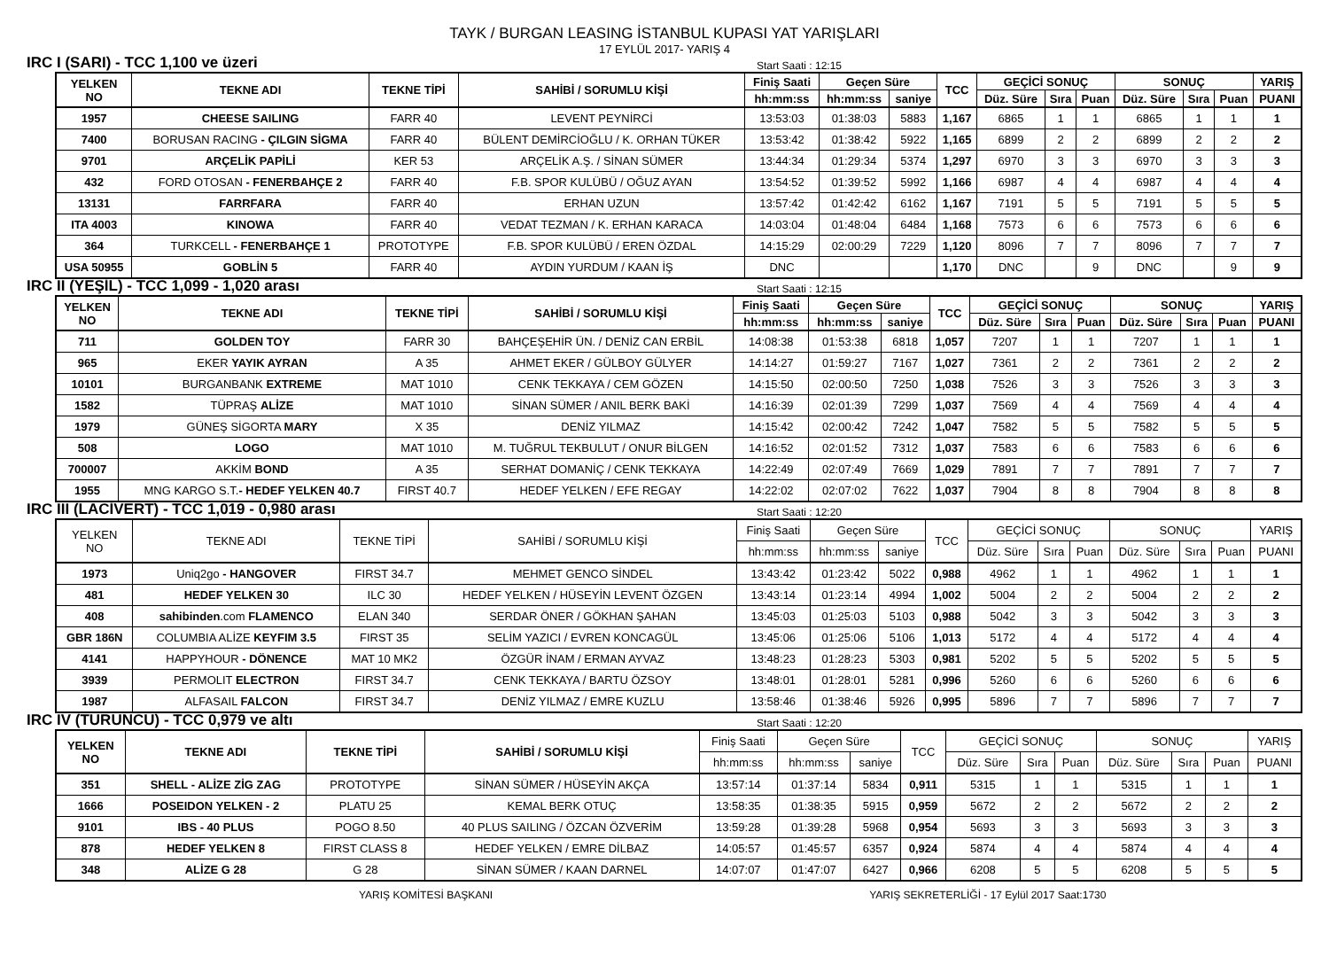TAYK / BURGAN LEASING İSTANBUL KUPASI YAT YARIŞLARI
17 EYLÜL 2017- YARIŞ 4
IRC I (SARI) - TCC 1,100 ve üzeri Start Saati : 12:15
| YELKEN NO | TEKNE ADI | TEKNE TİPİ | SAHİBİ / SORUMLU KİŞİ | Finiş Saati | Geçen Süre | | TCC | GEÇİCİ SONUÇ | | | SONUÇ | | | YARIŞ |
| --- | --- | --- | --- | --- | --- | --- | --- | --- | --- | --- | --- | --- | --- | --- |
| | | | | hh:mm:ss | hh:mm:ss | saniye | | Düz. Süre | Sıra | Puan | Düz. Süre | Sıra | Puan | PUANI |
| 1957 | CHEESE SAILING | FARR 40 | LEVENT PEYNİRCİ | 13:53:03 | 01:38:03 | 5883 | 1,167 | 6865 | 1 | 1 | 6865 | 1 | 1 | 1 |
| 7400 | BORUSAN RACING - ÇILGIN SİGMA | FARR 40 | BÜLENT DEMİRCİOĞLU / K. ORHAN TÜKER | 13:53:42 | 01:38:42 | 5922 | 1,165 | 6899 | 2 | 2 | 6899 | 2 | 2 | 2 |
| 9701 | ARÇELİK PAPİLİ | KER 53 | ARÇELİK A.Ş. / SİNAN SÜMER | 13:44:34 | 01:29:34 | 5374 | 1,297 | 6970 | 3 | 3 | 6970 | 3 | 3 | 3 |
| 432 | FORD OTOSAN - FENERBAHÇE 2 | FARR 40 | F.B. SPOR KULÜBÜ / OĞUZ AYAN | 13:54:52 | 01:39:52 | 5992 | 1,166 | 6987 | 4 | 4 | 6987 | 4 | 4 | 4 |
| 13131 | FARRFARA | FARR 40 | ERHAN UZUN | 13:57:42 | 01:42:42 | 6162 | 1,167 | 7191 | 5 | 5 | 7191 | 5 | 5 | 5 |
| ITA 4003 | KINOWA | FARR 40 | VEDAT TEZMAN / K. ERHAN KARACA | 14:03:04 | 01:48:04 | 6484 | 1,168 | 7573 | 6 | 6 | 7573 | 6 | 6 | 6 |
| 364 | TURKCELL - FENERBAHÇE 1 | PROTOTYPE | F.B. SPOR KULÜBÜ / EREN ÖZDAL | 14:15:29 | 02:00:29 | 7229 | 1,120 | 8096 | 7 | 7 | 8096 | 7 | 7 | 7 |
| USA 50955 | GOBLİN 5 | FARR 40 | AYDIN YURDUM / KAAN İŞ | DNC | | | 1,170 | DNC | | 9 | DNC | | 9 | 9 |
IRC II (YEŞİL) - TCC 1,099 - 1,020 arası Start Saati : 12:15
| YELKEN NO | TEKNE ADI | TEKNE TİPİ | SAHİBİ / SORUMLU KİŞİ | Finiş Saati | Geçen Süre | | TCC | GEÇİCİ SONUÇ | | | SONUÇ | | | YARIŞ |
| --- | --- | --- | --- | --- | --- | --- | --- | --- | --- | --- | --- | --- | --- | --- |
| | | | | hh:mm:ss | hh:mm:ss | saniye | | Düz. Süre | Sıra | Puan | Düz. Süre | Sıra | Puan | PUANI |
| 711 | GOLDEN TOY | FARR 30 | BAHÇEŞEHİR ÜN. / DENİZ CAN ERBİL | 14:08:38 | 01:53:38 | 6818 | 1,057 | 7207 | 1 | 1 | 7207 | 1 | 1 | 1 |
| 965 | EKER YAYIK AYRAN | A 35 | AHMET EKER / GÜLBOY GÜLYER | 14:14:27 | 01:59:27 | 7167 | 1,027 | 7361 | 2 | 2 | 7361 | 2 | 2 | 2 |
| 10101 | BURGANBANK EXTREME | MAT 1010 | CENK TEKKAYA / CEM GÖZEN | 14:15:50 | 02:00:50 | 7250 | 1,038 | 7526 | 3 | 3 | 7526 | 3 | 3 | 3 |
| 1582 | TÜPRAŞ ALİZE | MAT 1010 | SİNAN SÜMER / ANIL BERK BAKİ | 14:16:39 | 02:01:39 | 7299 | 1,037 | 7569 | 4 | 4 | 7569 | 4 | 4 | 4 |
| 1979 | GÜNEŞ SİGORTA MARY | X 35 | DENİZ YILMAZ | 14:15:42 | 02:00:42 | 7242 | 1,047 | 7582 | 5 | 5 | 7582 | 5 | 5 | 5 |
| 508 | LOGO | MAT 1010 | M. TUĞRUL TEKBULUT / ONUR BİLGEN | 14:16:52 | 02:01:52 | 7312 | 1,037 | 7583 | 6 | 6 | 7583 | 6 | 6 | 6 |
| 700007 | AKKİM BOND | A 35 | SERHAT DOMANİÇ / CENK TEKKAYA | 14:22:49 | 02:07:49 | 7669 | 1,029 | 7891 | 7 | 7 | 7891 | 7 | 7 | 7 |
| 1955 | MNG KARGO S.T. - HEDEF YELKEN 40.7 | FIRST 40.7 | HEDEF YELKEN / EFE REGAY | 14:22:02 | 02:07:02 | 7622 | 1,037 | 7904 | 8 | 8 | 7904 | 8 | 8 | 8 |
IRC III (LACİVERT) - TCC 1,019 - 0,980 arası Start Saati : 12:20
| YELKEN NO | TEKNE ADI | TEKNE TİPİ | SAHİBİ / SORUMLU KİŞİ | Finiş Saati | Geçen Süre | | TCC | GEÇİCİ SONUÇ | | | SONUÇ | | | YARIŞ |
| --- | --- | --- | --- | --- | --- | --- | --- | --- | --- | --- | --- | --- | --- | --- |
| | | | | hh:mm:ss | hh:mm:ss | saniye | | Düz. Süre | Sıra | Puan | Düz. Süre | Sıra | Puan | PUANI |
| 1973 | Uniq2go - HANGOVER | FIRST 34.7 | MEHMET GENCO SİNDEL | 13:43:42 | 01:23:42 | 5022 | 0,988 | 4962 | 1 | 1 | 4962 | 1 | 1 | 1 |
| 481 | HEDEF YELKEN 30 | ILC 30 | HEDEF YELKEN / HÜSEYİN LEVENT ÖZGEN | 13:43:14 | 01:23:14 | 4994 | 1,002 | 5004 | 2 | 2 | 5004 | 2 | 2 | 2 |
| 408 | sahibinden .com FLAMENCO | ELAN 340 | SERDAR ÖNER / GÖKHAN ŞAHAN | 13:45:03 | 01:25:03 | 5103 | 0,988 | 5042 | 3 | 3 | 5042 | 3 | 3 | 3 |
| GBR 186N | COLUMBIA ALİZE KEYFIM 3.5 | FIRST 35 | SELİM YAZICI / EVREN KONCAGÜL | 13:45:06 | 01:25:06 | 5106 | 1,013 | 5172 | 4 | 4 | 5172 | 4 | 4 | 4 |
| 4141 | HAPPYHOUR - DÖNENCE | MAT 10 MK2 | ÖZGÜR İNAM / ERMAN AYVAZ | 13:48:23 | 01:28:23 | 5303 | 0,981 | 5202 | 5 | 5 | 5202 | 5 | 5 | 5 |
| 3939 | PERMOLIT ELECTRON | FIRST 34.7 | CENK TEKKAYA / BARTU ÖZSOY | 13:48:01 | 01:28:01 | 5281 | 0,996 | 5260 | 6 | 6 | 5260 | 6 | 6 | 6 |
| 1987 | ALFASAIL FALCON | FIRST 34.7 | DENİZ YILMAZ / EMRE KUZLU | 13:58:46 | 01:38:46 | 5926 | 0,995 | 5896 | 7 | 7 | 5896 | 7 | 7 | 7 |
IRC IV (TURUNCU) - TCC 0,979 ve altı Start Saati : 12:20
| YELKEN NO | TEKNE ADI | TEKNE TİPİ | SAHİBİ / SORUMLU KİŞİ | Finiş Saati | Geçen Süre | | TCC | GEÇİCİ SONUÇ | | | SONUÇ | | | YARIŞ |
| --- | --- | --- | --- | --- | --- | --- | --- | --- | --- | --- | --- | --- | --- | --- |
| | | | | hh:mm:ss | hh:mm:ss | saniye | | Düz. Süre | Sıra | Puan | Düz. Süre | Sıra | Puan | PUANI |
| 351 | SHELL - ALİZE ZİG ZAG | PROTOTYPE | SİNAN SÜMER / HÜSEYİN AKÇA | 13:57:14 | 01:37:14 | 5834 | 0,911 | 5315 | 1 | 1 | 5315 | 1 | 1 | 1 |
| 1666 | POSEIDON YELKEN - 2 | PLATU 25 | KEMAL BERK OTUÇ | 13:58:35 | 01:38:35 | 5915 | 0,959 | 5672 | 2 | 2 | 5672 | 2 | 2 | 2 |
| 9101 | IBS - 40 PLUS | POGO 8.50 | 40 PLUS SAILING / ÖZCAN ÖZVERİM | 13:59:28 | 01:39:28 | 5968 | 0,954 | 5693 | 3 | 3 | 5693 | 3 | 3 | 3 |
| 878 | HEDEF YELKEN 8 | FIRST CLASS 8 | HEDEF YELKEN / EMRE DİLBAZ | 14:05:57 | 01:45:57 | 6357 | 0,924 | 5874 | 4 | 4 | 5874 | 4 | 4 | 4 |
| 348 | ALİZE G 28 | G 28 | SİNAN SÜMER / KAAN DARNEL | 14:07:07 | 01:47:07 | 6427 | 0,966 | 6208 | 5 | 5 | 6208 | 5 | 5 | 5 |
YARIŞ KOMİTESİ BAŞKANI YARIŞ SEKRETERLİĞİ - 17 Eylül 2017 Saat:1730